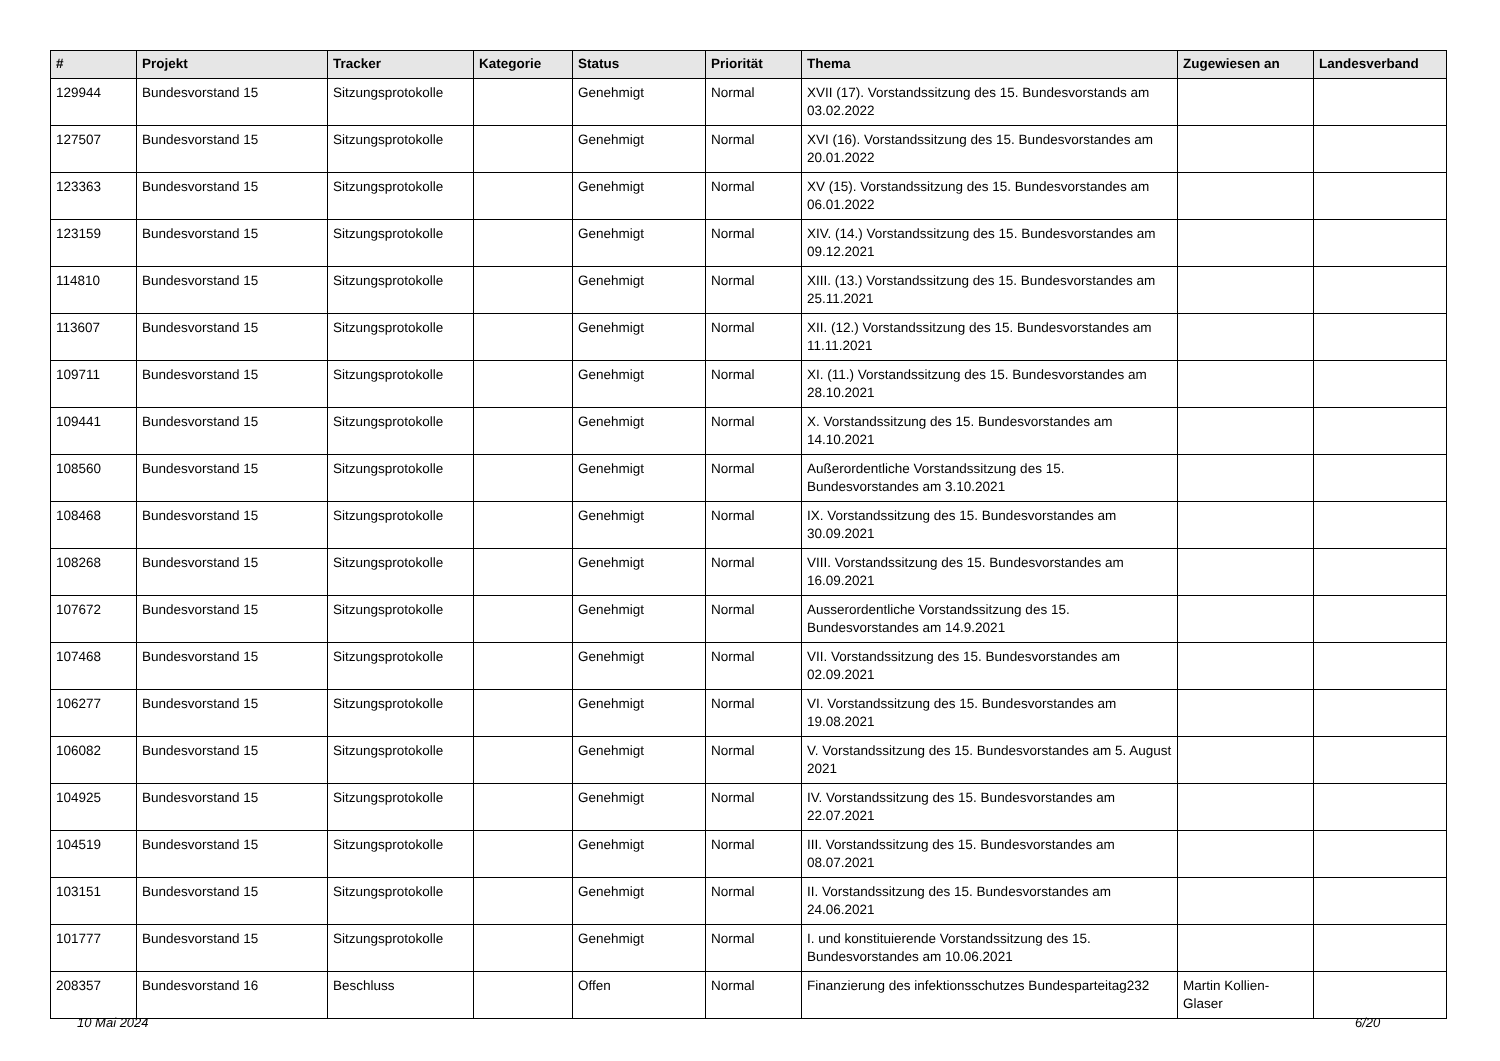| # | Projekt | Tracker | Kategorie | Status | Priorität | Thema | Zugewiesen an | Landesverband |
| --- | --- | --- | --- | --- | --- | --- | --- | --- |
| 129944 | Bundesvorstand 15 | Sitzungsprotokolle | | Genehmigt | Normal | XVII (17). Vorstandssitzung des 15. Bundesvorstands am 03.02.2022 | | |
| 127507 | Bundesvorstand 15 | Sitzungsprotokolle | | Genehmigt | Normal | XVI (16). Vorstandssitzung des 15. Bundesvorstandes am 20.01.2022 | | |
| 123363 | Bundesvorstand 15 | Sitzungsprotokolle | | Genehmigt | Normal | XV (15). Vorstandssitzung des 15. Bundesvorstandes am 06.01.2022 | | |
| 123159 | Bundesvorstand 15 | Sitzungsprotokolle | | Genehmigt | Normal | XIV. (14.) Vorstandssitzung des 15. Bundesvorstandes am 09.12.2021 | | |
| 114810 | Bundesvorstand 15 | Sitzungsprotokolle | | Genehmigt | Normal | XIII. (13.) Vorstandssitzung des 15. Bundesvorstandes am 25.11.2021 | | |
| 113607 | Bundesvorstand 15 | Sitzungsprotokolle | | Genehmigt | Normal | XII. (12.) Vorstandssitzung des 15. Bundesvorstandes am 11.11.2021 | | |
| 109711 | Bundesvorstand 15 | Sitzungsprotokolle | | Genehmigt | Normal | XI. (11.) Vorstandssitzung des 15. Bundesvorstandes am 28.10.2021 | | |
| 109441 | Bundesvorstand 15 | Sitzungsprotokolle | | Genehmigt | Normal | X. Vorstandssitzung des 15. Bundesvorstandes am 14.10.2021 | | |
| 108560 | Bundesvorstand 15 | Sitzungsprotokolle | | Genehmigt | Normal | Außerordentliche Vorstandssitzung des 15. Bundesvorstandes am 3.10.2021 | | |
| 108468 | Bundesvorstand 15 | Sitzungsprotokolle | | Genehmigt | Normal | IX. Vorstandssitzung des 15. Bundesvorstandes am 30.09.2021 | | |
| 108268 | Bundesvorstand 15 | Sitzungsprotokolle | | Genehmigt | Normal | VIII. Vorstandssitzung des 15. Bundesvorstandes am 16.09.2021 | | |
| 107672 | Bundesvorstand 15 | Sitzungsprotokolle | | Genehmigt | Normal | Ausserordentliche Vorstandssitzung des 15. Bundesvorstandes am 14.9.2021 | | |
| 107468 | Bundesvorstand 15 | Sitzungsprotokolle | | Genehmigt | Normal | VII. Vorstandssitzung des 15. Bundesvorstandes am 02.09.2021 | | |
| 106277 | Bundesvorstand 15 | Sitzungsprotokolle | | Genehmigt | Normal | VI. Vorstandssitzung des 15. Bundesvorstandes am 19.08.2021 | | |
| 106082 | Bundesvorstand 15 | Sitzungsprotokolle | | Genehmigt | Normal | V. Vorstandssitzung des 15. Bundesvorstandes am 5. August 2021 | | |
| 104925 | Bundesvorstand 15 | Sitzungsprotokolle | | Genehmigt | Normal | IV. Vorstandssitzung des 15. Bundesvorstandes am 22.07.2021 | | |
| 104519 | Bundesvorstand 15 | Sitzungsprotokolle | | Genehmigt | Normal | III. Vorstandssitzung des 15. Bundesvorstandes am 08.07.2021 | | |
| 103151 | Bundesvorstand 15 | Sitzungsprotokolle | | Genehmigt | Normal | II. Vorstandssitzung des 15. Bundesvorstandes am 24.06.2021 | | |
| 101777 | Bundesvorstand 15 | Sitzungsprotokolle | | Genehmigt | Normal | I. und konstituierende Vorstandssitzung des 15. Bundesvorstandes am 10.06.2021 | | |
| 208357 | Bundesvorstand 16 | Beschluss | | Offen | Normal | Finanzierung des infektionsschutzes Bundesparteitag232 | Martin Kollien-Glaser | |
10 Mai 2024 6/20